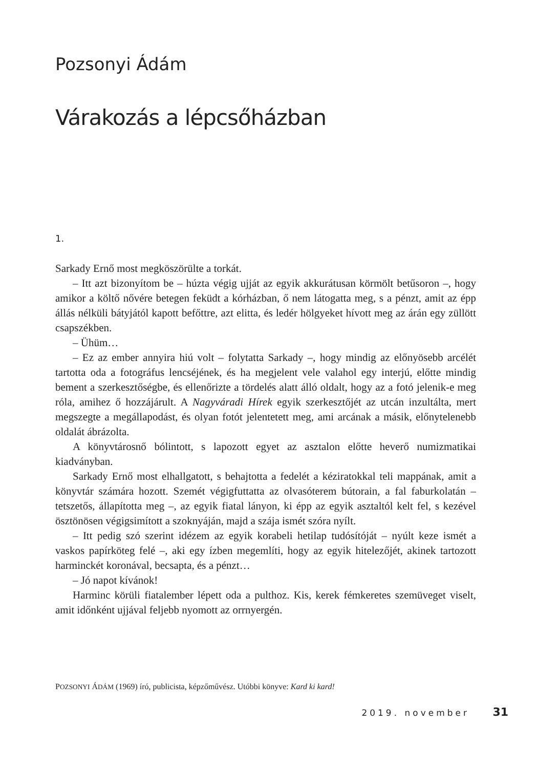Pozsonyi Ádám
Várakozás a lépcsőházban
1.
Sarkady Ernő most megköszörülte a torkát.
– Itt azt bizonyítom be – húzta végig ujját az egyik akkurátusan körmölt betűsoron –, hogy amikor a költő nővére betegen feküdt a kórházban, ő nem látogatta meg, s a pénzt, amit az épp állás nélküli bátyjától kapott befőttre, azt elitta, és ledér hölgyeket hívott meg az árán egy züllött csapszékben.
– Ühüm…
– Ez az ember annyira hiú volt – folytatta Sarkady –, hogy mindig az előnyösebb arcélét tartotta oda a fotográfus lencséjének, és ha megjelent vele valahol egy interjú, előtte mindig bement a szerkesztőségbe, és ellenőrizte a tördelés alatt álló oldalt, hogy az a fotó jelenik-e meg róla, amihez ő hozzájárult. A Nagyváradi Hírek egyik szerkesztőjét az utcán inzultálta, mert megszegte a megállapodást, és olyan fotót jelentetett meg, ami arcának a másik, előnytelenebb oldalát ábrázolta.
A könyvtárosnő bólintott, s lapozott egyet az asztalon előtte heverő numizmatikai kiadványban.
Sarkady Ernő most elhallgatott, s behajtotta a fedelét a kéziratokkal teli mappának, amit a könyvtár számára hozott. Szemét végigfuttatta az olvasóterem bútorain, a fal faburkolatán – tetszetős, állapította meg –, az egyik fiatal lányon, ki épp az egyik asztaltól kelt fel, s kezével ösztönösen végigsimított a szoknyáján, majd a szája ismét szóra nyílt.
– Itt pedig szó szerint idézem az egyik korabeli hetilap tudósítóját – nyúlt keze ismét a vaskos papírköteg felé –, aki egy ízben megemlíti, hogy az egyik hitelezőjét, akinek tartozott harminckét koronával, becsapta, és a pénzt…
– Jó napot kívánok!
Harminc körüli fiatalember lépett oda a pulthoz. Kis, kerek fémkeretes szemüveget viselt, amit időnként ujjával feljebb nyomott az orrnyergén.
POZSONYI ÁDÁM (1969) író, publicista, képzőművész. Utóbbi könyve: Kard ki kard!
2019. november 31